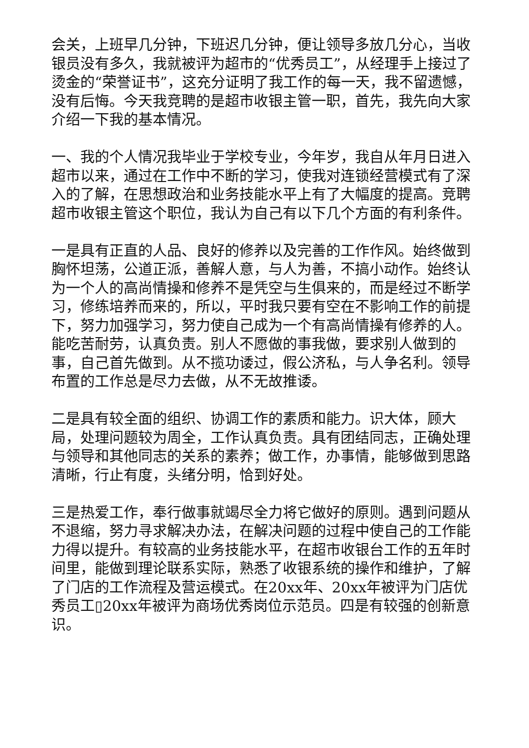会关，上班早几分钟，下班迟几分钟，便让领导多放几分心，当收银员没有多久，我就被评为超市的“优秀员工”，从经理手上接过了烫金的“荣誉证书”，这充分证明了我工作的每一天，我不留遗憾，没有后悔。今天我竞聘的是超市收银主管一职，首先，我先向大家介绍一下我的基本情况。
一、我的个人情况我毕业于学校专业，今年岁，我自从年月日进入超市以来，通过在工作中不断的学习，使我对连锁经营模式有了深入的了解，在思想政治和业务技能水平上有了大幅度的提高。竞聘超市收银主管这个职位，我认为自己有以下几个方面的有利条件。
一是具有正直的人品、良好的修养以及完善的工作作风。始终做到胸怀坦荡，公道正派，善解人意，与人为善，不搞小动作。始终认为一个人的高尚情操和修养不是凭空与生俱来的，而是经过不断学习，修练培养而来的，所以，平时我只要有空在不影响工作的前提下，努力加强学习，努力使自己成为一个有高尚情操有修养的人。能吃苦耐劳，认真负责。别人不愿做的事我做，要求别人做到的事，自己首先做到。从不揽功诿过，假公济私，与人争名利。领导布置的工作总是尽力去做，从不无故推诿。
二是具有较全面的组织、协调工作的素质和能力。识大体，顾大局，处理问题较为周全，工作认真负责。具有团结同志，正确处理与领导和其他同志的关系的素养；做工作，办事情，能够做到思路清晰，行止有度，头绪分明，恰到好处。
三是热爱工作，奉行做事就竭尽全力将它做好的原则。遇到问题从不退缩，努力寻求解决办法，在解决问题的过程中使自己的工作能力得以提升。有较高的业务技能水平，在超市收银台工作的五年时间里，能做到理论联系实际，熟悉了收银系统的操作和维护，了解了门店的工作流程及营运模式。在20xx年、20xx年被评为门店优秀员工▯20xx年被评为商场优秀岗位示范员。四是有较强的创新意识。